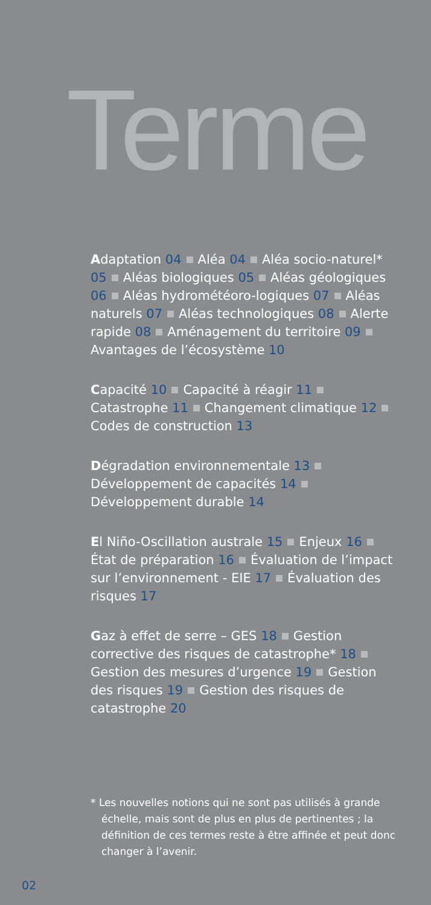Terme
Adaptation 04 Aléa 04 Aléa socio-naturel* 05 Aléas biologiques 05 Aléas géologiques 06 Aléas hydrométéoro-logiques 07 Aléas naturels 07 Aléas technologiques 08 Alerte rapide 08 Aménagement du territoire 09 Avantages de l’écosystème 10
Capacité 10 Capacité à réagir 11 Catastrophe 11 Changement climatique 12 Codes de construction 13
Dégradation environnementale 13 Développement de capacités 14 Développement durable 14
El Niño-Oscillation australe 15 Enjeux 16 État de préparation 16 Évaluation de l’impact sur l’environnement - EIE 17 Évaluation des risques 17
Gaz à effet de serre – GES 18 Gestion corrective des risques de catastrophe* 18 Gestion des mesures d’urgence 19 Gestion des risques 19 Gestion des risques de catastrophe 20
* Les nouvelles notions qui ne sont pas utilisés à grande échelle, mais sont de plus en plus de pertinentes ; la définition de ces termes reste à être affinée et peut donc changer à l’avenir.
02